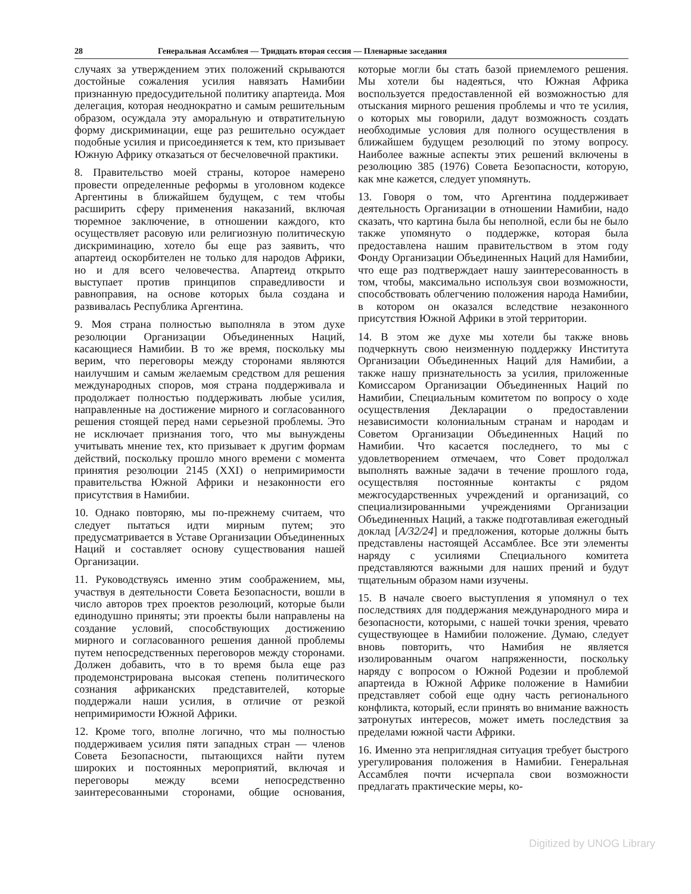28 Генеральная Ассамблея — Тридцать вторая сессия — Пленарные заседания
случаях за утверждением этих положений скрываются достойные сожаления усилия навязать Намибии признанную предосудительной политику апартеида. Моя делегация, которая неоднократно и самым решительным образом, осуждала эту аморальную и отвратительную форму дискриминации, еще раз решительно осуждает подобные усилия и присоединяется к тем, кто призывает Южную Африку отказаться от бесчеловечной практики.
8. Правительство моей страны, которое намерено провести определенные реформы в уголовном кодексе Аргентины в ближайшем будущем, с тем чтобы расширить сферу применения наказаний, включая тюремное заключение, в отношении каждого, кто осуществляет расовую или религиозную политическую дискриминацию, хотело бы еще раз заявить, что апартеид оскорбителен не только для народов Африки, но и для всего человечества. Апартеид открыто выступает против принципов справедливости и равноправия, на основе которых была создана и развивалась Республика Аргентина.
9. Моя страна полностью выполняла в этом духе резолюции Организации Объединенных Наций, касающиеся Намибии. В то же время, поскольку мы верим, что переговоры между сторонами являются наилучшим и самым желаемым средством для решения международных споров, моя страна поддерживала и продолжает полностью поддерживать любые усилия, направленные на достижение мирного и согласованного решения стоящей перед нами серьезной проблемы. Это не исключает признания того, что мы вынуждены учитывать мнение тех, кто призывает к другим формам действий, поскольку прошло много времени с момента принятия резолюции 2145 (XXI) о непримиримости правительства Южной Африки и незаконности его присутствия в Намибии.
10. Однако повторяю, мы по-прежнему считаем, что следует пытаться идти мирным путем; это предусматривается в Уставе Организации Объединенных Наций и составляет основу существования нашей Организации.
11. Руководствуясь именно этим соображением, мы, участвуя в деятельности Совета Безопасности, вошли в число авторов трех проектов резолюций, которые были единодушно приняты; эти проекты были направлены на создание условий, способствующих достижению мирного и согласованного решения данной проблемы путем непосредственных переговоров между сторонами. Должен добавить, что в то время была еще раз продемонстрирована высокая степень политического сознания африканских представителей, которые поддержали наши усилия, в отличие от резкой непримиримости Южной Африки.
12. Кроме того, вполне логично, что мы полностью поддерживаем усилия пяти западных стран — членов Совета Безопасности, пытающихся найти путем широких и постоянных мероприятий, включая и переговоры между всеми непосредственно заинтересованными сторонами, общие основания, которые могли бы стать базой приемлемого решения. Мы хотели бы надеяться, что Южная Африка воспользуется предоставленной ей возможностью для отыскания мирного решения проблемы и что те усилия, о которых мы говорили, дадут возможность создать необходимые условия для полного осуществления в ближайшем будущем резолюций по этому вопросу. Наиболее важные аспекты этих решений включены в резолюцию 385 (1976) Совета Безопасности, которую, как мне кажется, следует упомянуть.
13. Говоря о том, что Аргентина поддерживает деятельность Организации в отношении Намибии, надо сказать, что картина была бы неполной, если бы не было также упомянуто о поддержке, которая была предоставлена нашим правительством в этом году Фонду Организации Объединенных Наций для Намибии, что еще раз подтверждает нашу заинтересованность в том, чтобы, максимально используя свои возможности, способствовать облегчению положения народа Намибии, в котором он оказался вследствие незаконного присутствия Южной Африки в этой территории.
14. В этом же духе мы хотели бы также вновь подчеркнуть свою неизменную поддержку Института Организации Объединенных Наций для Намибии, а также нашу признательность за усилия, приложенные Комиссаром Организации Объединенных Наций по Намибии, Специальным комитетом по вопросу о ходе осуществления Декларации о предоставлении независимости колониальным странам и народам и Советом Организации Объединенных Наций по Намибии. Что касается последнего, то мы с удовлетворением отмечаем, что Совет продолжал выполнять важные задачи в течение прошлого года, осуществляя постоянные контакты с рядом межгосударственных учреждений и организаций, со специализированными учреждениями Организации Объединенных Наций, а также подготавливая ежегодный доклад [A/32/24] и предложения, которые должны быть представлены настоящей Ассамблее. Все эти элементы наряду с усилиями Специального комитета представляются важными для наших прений и будут тщательным образом нами изучены.
15. В начале своего выступления я упомянул о тех последствиях для поддержания международного мира и безопасности, которыми, с нашей точки зрения, чревато существующее в Намибии положение. Думаю, следует вновь повторить, что Намибия не является изолированным очагом напряженности, поскольку наряду с вопросом о Южной Родезии и проблемой апартеида в Южной Африке положение в Намибии представляет собой еще одну часть регионального конфликта, который, если принять во внимание важность затронутых интересов, может иметь последствия за пределами южной части Африки.
16. Именно эта неприглядная ситуация требует быстрого урегулирования положения в Намибии. Генеральная Ассамблея почти исчерпала свои возможности предлагать практические меры, ко-
Digitized by UNOG Library